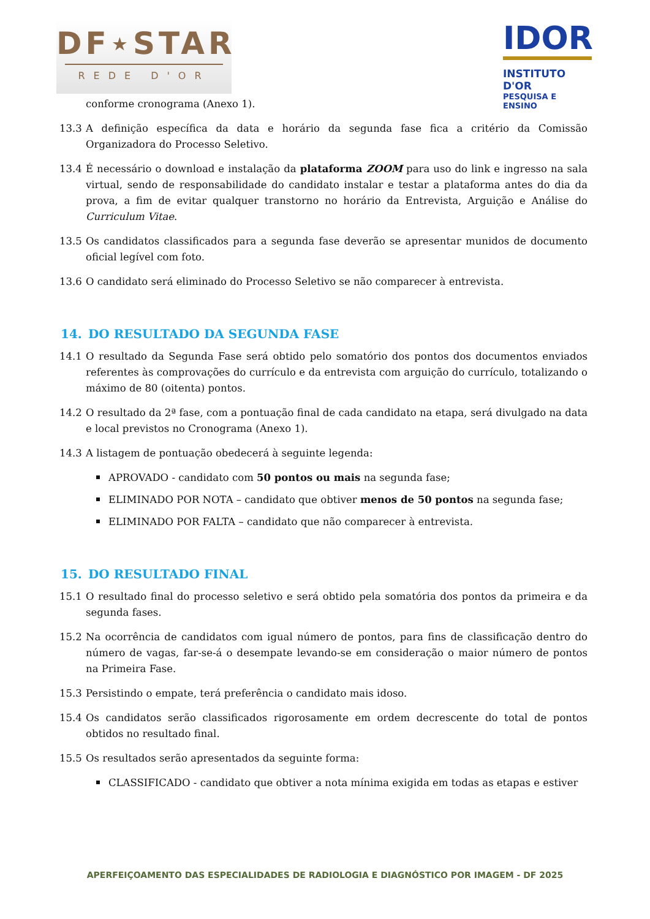DF⋆STAR
REDE D'OR
IDOR
INSTITUTO D'OR
PESQUISA E ENSINO
conforme cronograma (Anexo 1).
13.3 A definição específica da data e horário da segunda fase fica a critério da Comissão Organizadora do Processo Seletivo.
13.4 É necessário o download e instalação da plataforma ZOOM para uso do link e ingresso na sala virtual, sendo de responsabilidade do candidato instalar e testar a plataforma antes do dia da prova, a fim de evitar qualquer transtorno no horário da Entrevista, Arguição e Análise do Curriculum Vitae.
13.5 Os candidatos classificados para a segunda fase deverão se apresentar munidos de documento oficial legível com foto.
13.6 O candidato será eliminado do Processo Seletivo se não comparecer à entrevista.
14. DO RESULTADO DA SEGUNDA FASE
14.1 O resultado da Segunda Fase será obtido pelo somatório dos pontos dos documentos enviados referentes às comprovações do currículo e da entrevista com arguição do currículo, totalizando o máximo de 80 (oitenta) pontos.
14.2 O resultado da 2ª fase, com a pontuação final de cada candidato na etapa, será divulgado na data e local previstos no Cronograma (Anexo 1).
14.3 A listagem de pontuação obedecerá à seguinte legenda:
APROVADO - candidato com 50 pontos ou mais na segunda fase;
ELIMINADO POR NOTA – candidato que obtiver menos de 50 pontos na segunda fase;
ELIMINADO POR FALTA – candidato que não comparecer à entrevista.
15. DO RESULTADO FINAL
15.1 O resultado final do processo seletivo e será obtido pela somatória dos pontos da primeira e da segunda fases.
15.2 Na ocorrência de candidatos com igual número de pontos, para fins de classificação dentro do número de vagas, far-se-á o desempate levando-se em consideração o maior número de pontos na Primeira Fase.
15.3 Persistindo o empate, terá preferência o candidato mais idoso.
15.4 Os candidatos serão classificados rigorosamente em ordem decrescente do total de pontos obtidos no resultado final.
15.5 Os resultados serão apresentados da seguinte forma:
CLASSIFICADO - candidato que obtiver a nota mínima exigida em todas as etapas e estiver
APERFEIÇOAMENTO DAS ESPECIALIDADES DE RADIOLOGIA E DIAGNÓSTICO POR IMAGEM - DF 2025